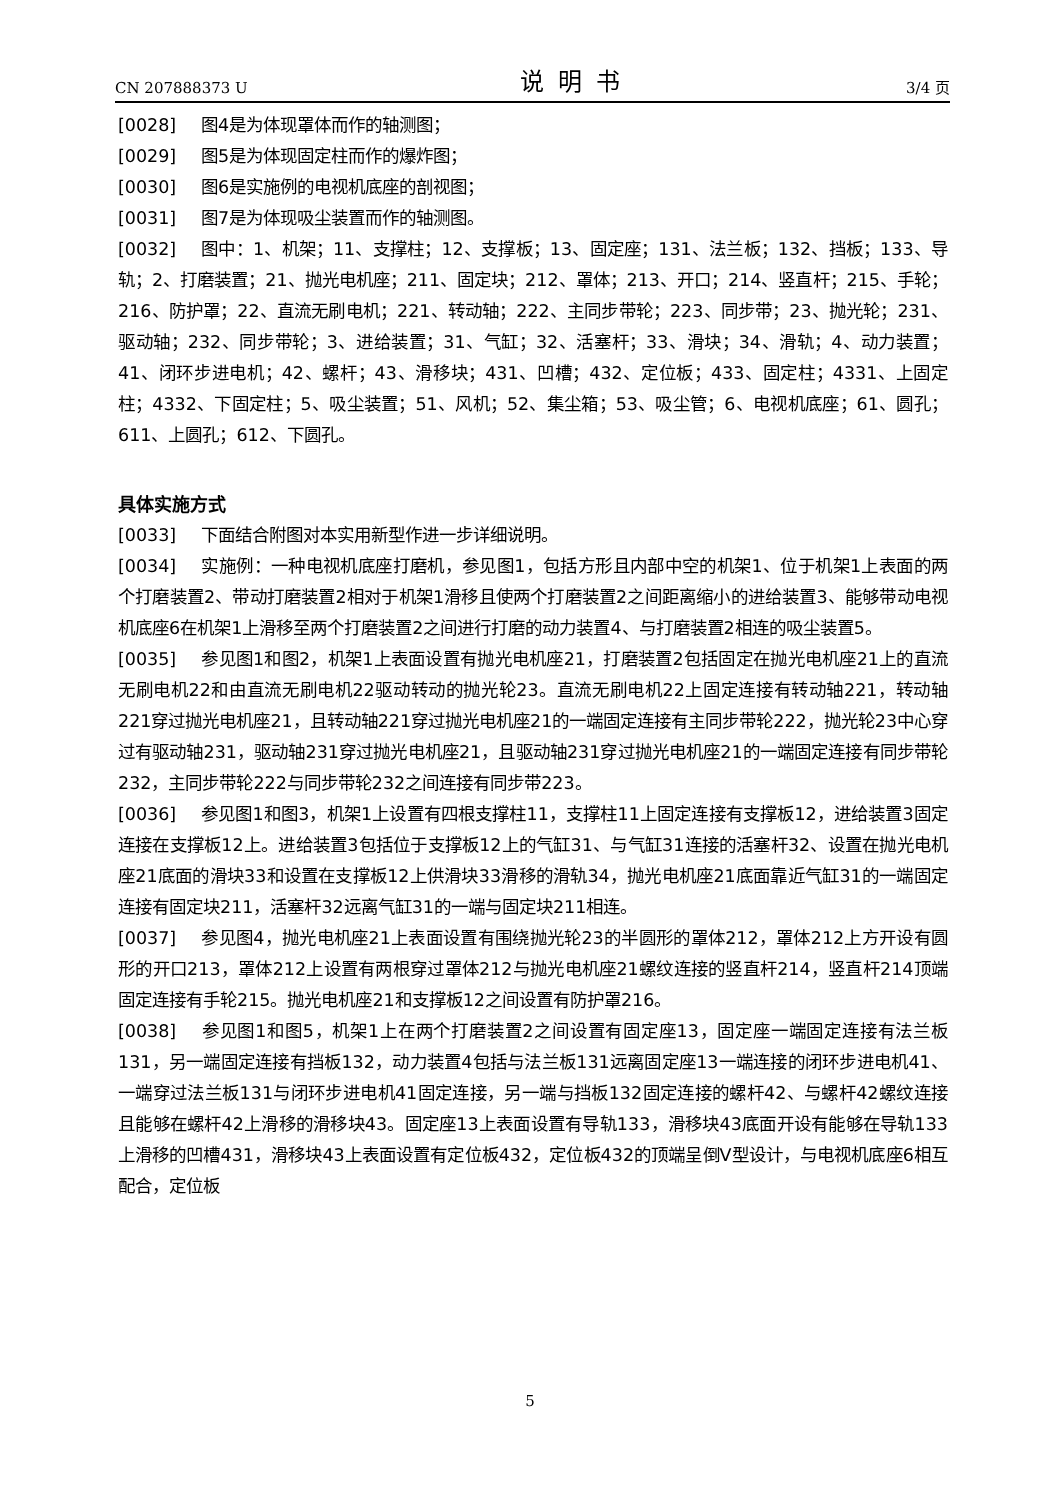CN 207888373 U 说明书 3/4 页
[0028] 图4是为体现罩体而作的轴测图；
[0029] 图5是为体现固定柱而作的爆炸图；
[0030] 图6是实施例的电视机底座的剖视图；
[0031] 图7是为体现吸尘装置而作的轴测图。
[0032] 图中：1、机架；11、支撑柱；12、支撑板；13、固定座；131、法兰板；132、挡板；133、导轨；2、打磨装置；21、抛光电机座；211、固定块；212、罩体；213、开口；214、竖直杆；215、手轮；216、防护罩；22、直流无刷电机；221、转动轴；222、主同步带轮；223、同步带；23、抛光轮；231、驱动轴；232、同步带轮；3、进给装置；31、气缸；32、活塞杆；33、滑块；34、滑轨；4、动力装置；41、闭环步进电机；42、螺杆；43、滑移块；431、凹槽；432、定位板；433、固定柱；4331、上固定柱；4332、下固定柱；5、吸尘装置；51、风机；52、集尘箱；53、吸尘管；6、电视机底座；61、圆孔；611、上圆孔；612、下圆孔。
具体实施方式
[0033] 下面结合附图对本实用新型作进一步详细说明。
[0034] 实施例：一种电视机底座打磨机，参见图1，包括方形且内部中空的机架1、位于机架1上表面的两个打磨装置2、带动打磨装置2相对于机架1滑移且使两个打磨装置2之间距离缩小的进给装置3、能够带动电视机底座6在机架1上滑移至两个打磨装置2之间进行打磨的动力装置4、与打磨装置2相连的吸尘装置5。
[0035] 参见图1和图2，机架1上表面设置有抛光电机座21，打磨装置2包括固定在抛光电机座21上的直流无刷电机22和由直流无刷电机22驱动转动的抛光轮23。直流无刷电机22上固定连接有转动轴221，转动轴221穿过抛光电机座21，且转动轴221穿过抛光电机座21的一端固定连接有主同步带轮222，抛光轮23中心穿过有驱动轴231，驱动轴231穿过抛光电机座21，且驱动轴231穿过抛光电机座21的一端固定连接有同步带轮232，主同步带轮222与同步带轮232之间连接有同步带223。
[0036] 参见图1和图3，机架1上设置有四根支撑柱11，支撑柱11上固定连接有支撑板12，进给装置3固定连接在支撑板12上。进给装置3包括位于支撑板12上的气缸31、与气缸31连接的活塞杆32、设置在抛光电机座21底面的滑块33和设置在支撑板12上供滑块33滑移的滑轨34，抛光电机座21底面靠近气缸31的一端固定连接有固定块211，活塞杆32远离气缸31的一端与固定块211相连。
[0037] 参见图4，抛光电机座21上表面设置有围绕抛光轮23的半圆形的罩体212，罩体212上方开设有圆形的开口213，罩体212上设置有两根穿过罩体212与抛光电机座21螺纹连接的竖直杆214，竖直杆214顶端固定连接有手轮215。抛光电机座21和支撑板12之间设置有防护罩216。
[0038] 参见图1和图5，机架1上在两个打磨装置2之间设置有固定座13，固定座一端固定连接有法兰板131，另一端固定连接有挡板132，动力装置4包括与法兰板131远离固定座13一端连接的闭环步进电机41、一端穿过法兰板131与闭环步进电机41固定连接，另一端与挡板132固定连接的螺杆42、与螺杆42螺纹连接且能够在螺杆42上滑移的滑移块43。固定座13上表面设置有导轨133，滑移块43底面开设有能够在导轨133上滑移的凹槽431，滑移块43上表面设置有定位板432，定位板432的顶端呈倒V型设计，与电视机底座6相互配合，定位板
5